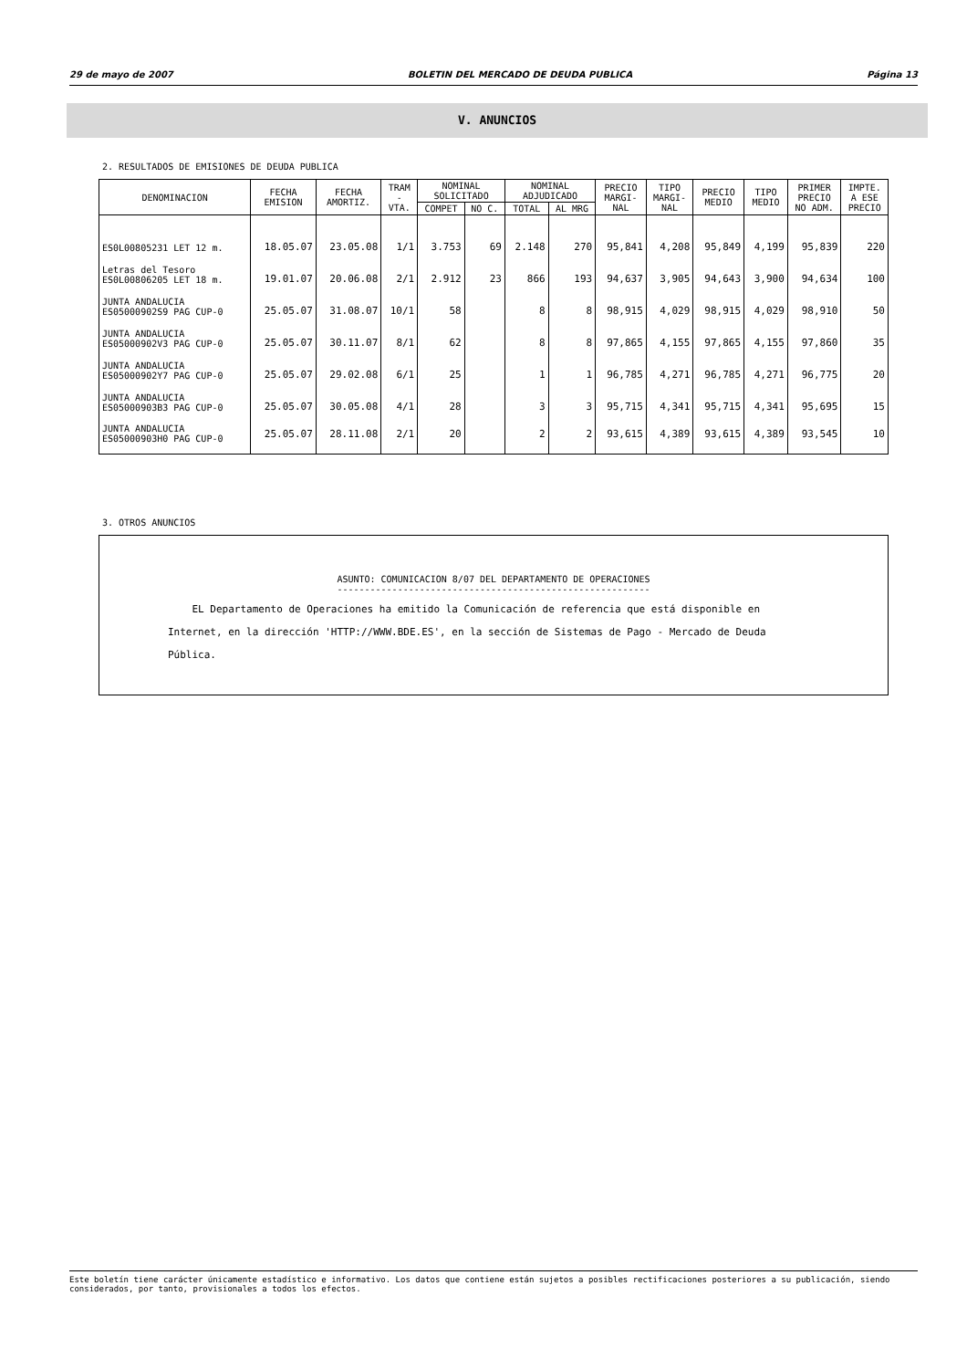29 de mayo de 2007 BOLETIN DEL MERCADO DE DEUDA PUBLICA Página 13
V. ANUNCIOS
2. RESULTADOS DE EMISIONES DE DEUDA PUBLICA
| DENOMINACION | FECHA EMISION | FECHA AMORTIZ. | TRAM - VTA. | NOMINAL SOLICITADO | | NOMINAL ADJUDICADO | | PRECIO MARGI- NAL | TIPO MARGI- NAL | PRECIO MEDIO | TIPO MEDIO | PRIMER PRECIO NO ADM. | IMPTE. A ESE PRECIO |
| --- | --- | --- | --- | --- | --- | --- | --- | --- | --- | --- | --- | --- | --- |
| | | | | COMPET | NO C. | TOTAL | AL MRG | | | | | | |
| ES0L00805231 LET 12 m. | 18.05.07 | 23.05.08 | 1/1 | 3.753 | 69 | 2.148 | 270 | 95,841 | 4,208 | 95,849 | 4,199 | 95,839 | 220 |
| Letras del Tesoro ES0L00806205 LET 18 m. | 19.01.07 | 20.06.08 | 2/1 | 2.912 | 23 | 866 | 193 | 94,637 | 3,905 | 94,643 | 3,900 | 94,634 | 100 |
| JUNTA ANDALUCIA ES05000902S9 PAG CUP-0 | 25.05.07 | 31.08.07 | 10/1 | 58 | | 8 | 8 | 98,915 | 4,029 | 98,915 | 4,029 | 98,910 | 50 |
| JUNTA ANDALUCIA ES05000902V3 PAG CUP-0 | 25.05.07 | 30.11.07 | 8/1 | 62 | | 8 | 8 | 97,865 | 4,155 | 97,865 | 4,155 | 97,860 | 35 |
| JUNTA ANDALUCIA ES05000902Y7 PAG CUP-0 | 25.05.07 | 29.02.08 | 6/1 | 25 | | 1 | 1 | 96,785 | 4,271 | 96,785 | 4,271 | 96,775 | 20 |
| JUNTA ANDALUCIA ES05000903B3 PAG CUP-0 | 25.05.07 | 30.05.08 | 4/1 | 28 | | 3 | 3 | 95,715 | 4,341 | 95,715 | 4,341 | 95,695 | 15 |
| JUNTA ANDALUCIA ES05000903H0 PAG CUP-0 | 25.05.07 | 28.11.08 | 2/1 | 20 | | 2 | 2 | 93,615 | 4,389 | 93,615 | 4,389 | 93,545 | 10 |
3. OTROS ANUNCIOS
ASUNTO: COMUNICACION 8/07 DEL DEPARTAMENTO DE OPERACIONES
---------------------------------------------------------
EL Departamento de Operaciones ha emitido la Comunicación de referencia que está disponible en Internet, en la dirección 'HTTP://WWW.BDE.ES', en la sección de Sistemas de Pago - Mercado de Deuda Pública.
Este boletín tiene carácter únicamente estadístico e informativo. Los datos que contiene están sujetos a posibles rectificaciones posteriores a su publicación, siendo considerados, por tanto, provisionales a todos los efectos.